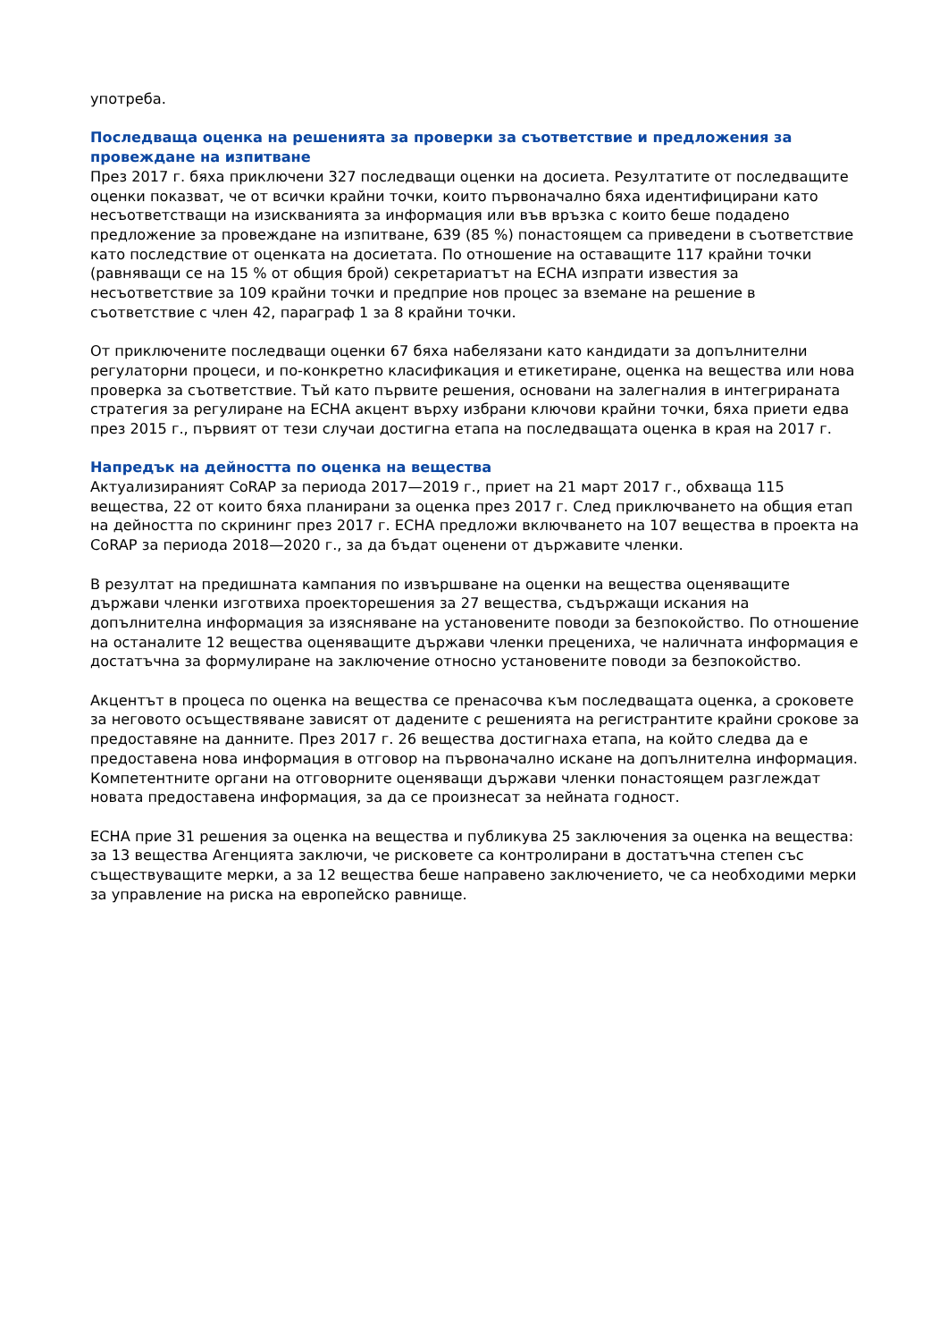употреба.
Последваща оценка на решенията за проверки за съответствие и предложения за провеждане на изпитване
През 2017 г. бяха приключени 327 последващи оценки на досиета. Резултатите от последващите оценки показват, че от всички крайни точки, които първоначално бяха идентифицирани като несъответстващи на изискванията за информация или във връзка с които беше подадено предложение за провеждане на изпитване, 639 (85 %) понастоящем са приведени в съответствие като последствие от оценката на досиетата. По отношение на оставащите 117 крайни точки (равняващи се на 15 % от общия брой) секретариатът на ECHA изпрати известия за несъответствие за 109 крайни точки и предприе нов процес за вземане на решение в съответствие с член 42, параграф 1 за 8 крайни точки.
От приключените последващи оценки 67 бяха набелязани като кандидати за допълнителни регулаторни процеси, и по-конкретно класификация и етикетиране, оценка на вещества или нова проверка за съответствие. Тъй като първите решения, основани на залегналия в интегрираната стратегия за регулиране на ECHA акцент върху избрани ключови крайни точки, бяха приети едва през 2015 г., първият от тези случаи достигна етапа на последващата оценка в края на 2017 г.
Напредък на дейността по оценка на вещества
Актуализираният CoRAP за периода 2017—2019 г., приет на 21 март 2017 г., обхваща 115 вещества, 22 от които бяха планирани за оценка през 2017 г. След приключването на общия етап на дейността по скрининг през 2017 г. ECHA предложи включването на 107 вещества в проекта на CoRAP за периода 2018—2020 г., за да бъдат оценени от държавите членки.
В резултат на предишната кампания по извършване на оценки на вещества оценяващите държави членки изготвиха проекторешения за 27 вещества, съдържащи искания на допълнителна информация за изясняване на установените поводи за безпокойство. По отношение на останалите 12 вещества оценяващите държави членки прецениха, че наличната информация е достатъчна за формулиране на заключение относно установените поводи за безпокойство.
Акцентът в процеса по оценка на вещества се пренасочва към последващата оценка, а сроковете за неговото осъществяване зависят от дадените с решенията на регистрантите крайни срокове за предоставяне на данните. През 2017 г. 26 вещества достигнаха етапа, на който следва да е предоставена нова информация в отговор на първоначално искане на допълнителна информация. Компетентните органи на отговорните оценяващи държави членки понастоящем разглеждат новата предоставена информация, за да се произнесат за нейната годност.
ECHA прие 31 решения за оценка на вещества и публикува 25 заключения за оценка на вещества: за 13 вещества Агенцията заключи, че рисковете са контролирани в достатъчна степен със съществуващите мерки, а за 12 вещества беше направено заключението, че са необходими мерки за управление на риска на европейско равнище.